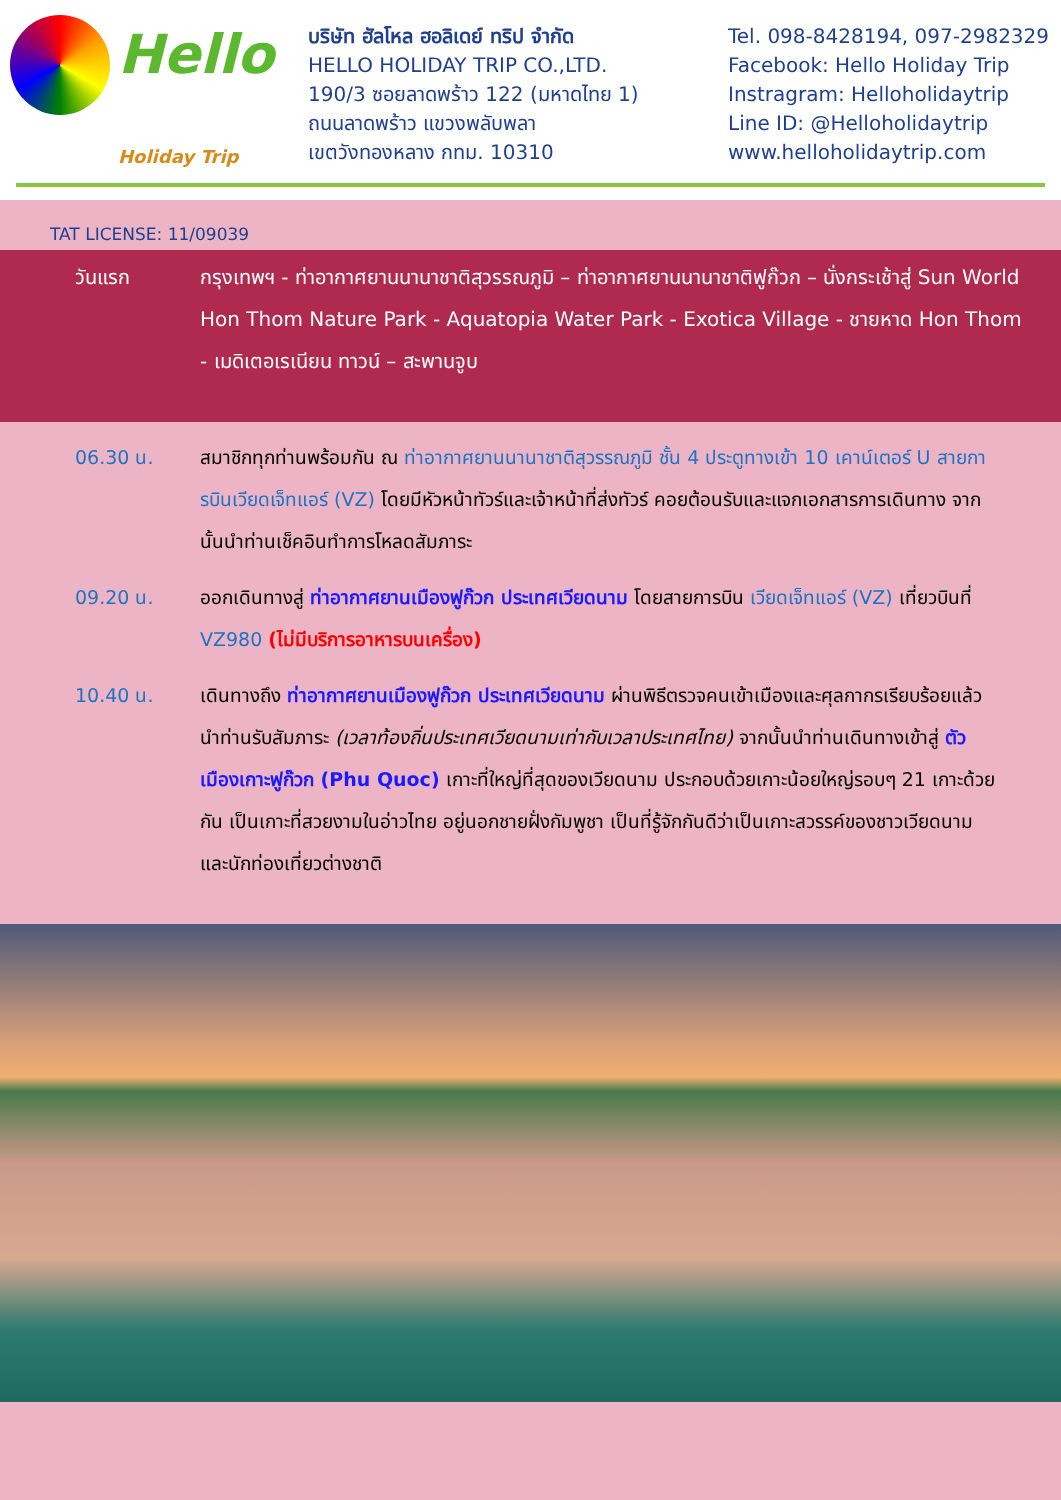Hello Holiday Trip
TAT LICENSE: 11/09039
บริษัท ฮัลโหล ฮอลิเดย์ ทริป จำกัด
HELLO HOLIDAY TRIP CO.,LTD.
190/3 ซอยลาดพร้าว 122 (มหาดไทย 1)
ถนนลาดพร้าว แขวงพลับพลา
เขตวังทองหลาง กทม. 10310
Tel. 098-8428194, 097-2982329
Facebook: Hello Holiday Trip
Instragram: Helloholidaytrip
Line ID: @Helloholidaytrip
www.helloholidaytrip.com
วันแรก กรุงเทพฯ - ท่าอากาศยานนานาชาติสุวรรณภูมิ – ท่าอากาศยานนานาชาติฟูก๊วก – นั่งกระเช้าสู่ Sun World Hon Thom Nature Park - Aquatopia Water Park - Exotica Village - ชายหาด Hon Thom - เมดิเตอเรเนียน ทาวน์ – สะพานจูบ
06.30 น. สมาชิกทุกท่านพร้อมกัน ณ ท่าอากาศยานนานาชาติสุวรรณภูมิ ชั้น 4 ประตูทางเข้า 10 เคาน์เตอร์ U สายการบินเวียดเจ็ทแอร์ (VZ) โดยมีหัวหน้าทัวร์และเจ้าหน้าที่ส่งทัวร์ คอยต้อนรับและแจกเอกสารการเดินทาง จากนั้นนำท่านเช็คอินทำการโหลดสัมภาระ
09.20 น. ออกเดินทางสู่ ท่าอากาศยานเมืองฟูก๊วก ประเทศเวียดนาม โดยสายการบิน เวียดเจ็ทแอร์ (VZ) เที่ยวบินที่ VZ980 (ไม่มีบริการอาหารบนเครื่อง)
10.40 น. เดินทางถึง ท่าอากาศยานเมืองฟูก๊วก ประเทศเวียดนาม ผ่านพิธีตรวจคนเข้าเมืองและศุลกากรเรียบร้อยแล้วนำท่านรับสัมภาระ (เวลาท้องถิ่นประเทศเวียดนามเท่ากับเวลาประเทศไทย) จากนั้นนำท่านเดินทางเข้าสู่ ตัวเมืองเกาะฟูก๊วก (Phu Quoc) เกาะที่ใหญ่ที่สุดของเวียดนาม ประกอบด้วยเกาะน้อยใหญ่รอบๆ 21 เกาะด้วยกัน เป็นเกาะที่สวยงามในอ่าวไทย อยู่นอกชายฝั่งกัมพูชา เป็นที่รู้จักกันดีว่าเป็นเกาะสวรรค์ของชาวเวียดนาม และนักท่องเที่ยวต่างชาติ